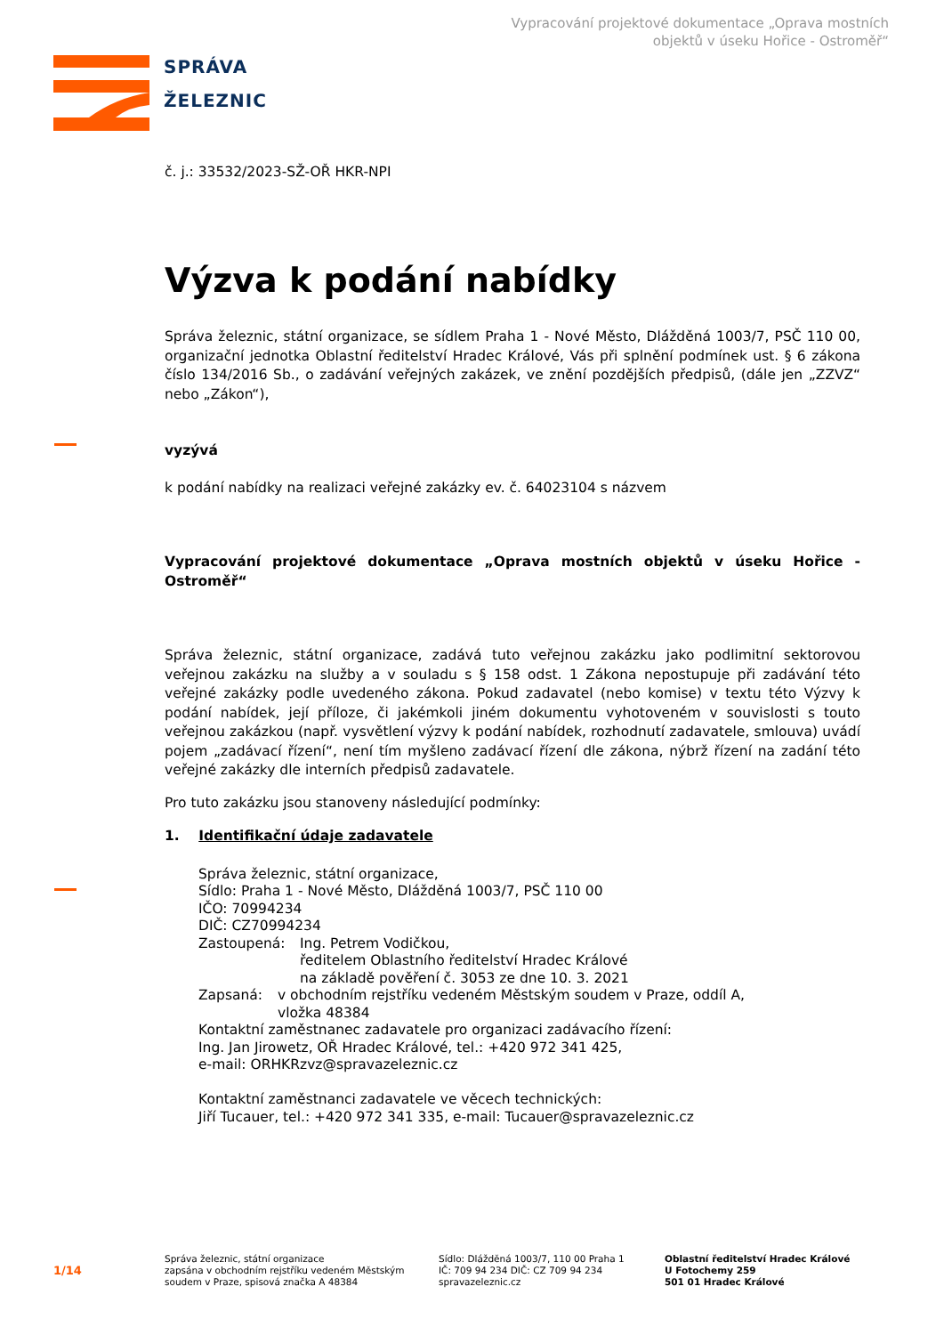Vypracování projektové dokumentace „Oprava mostních
objektů v úseku Hořice - Ostroměř“
SPRÁVA
ŽELEZNIC
č. j.: 33532/2023-SŽ-OŘ HKR-NPI
Výzva k podání nabídky
Správa železnic, státní organizace, se sídlem Praha 1 - Nové Město, Dlážděná 1003/7, PSČ 110 00, organizační jednotka Oblastní ředitelství Hradec Králové, Vás při splnění podmínek ust. § 6 zákona číslo 134/2016 Sb., o zadávání veřejných zakázek, ve znění pozdějších předpisů, (dále jen „ZZVZ“ nebo „Zákon“),
vyzývá
k podání nabídky na realizaci veřejné zakázky ev. č. 64023104 s názvem
Vypracování projektové dokumentace „Oprava mostních objektů v úseku Hořice - Ostroměř“
Správa železnic, státní organizace, zadává tuto veřejnou zakázku jako podlimitní sektorovou veřejnou zakázku na služby a v souladu s § 158 odst. 1 Zákona nepostupuje při zadávání této veřejné zakázky podle uvedeného zákona. Pokud zadavatel (nebo komise) v textu této Výzvy k podání nabídek, její příloze, či jakémkoli jiném dokumentu vyhotoveném v souvislosti s touto veřejnou zakázkou (např. vysvětlení výzvy k podání nabídek, rozhodnutí zadavatele, smlouva) uvádí pojem „zadávací řízení“, není tím myšleno zadávací řízení dle zákona, nýbrž řízení na zadání této veřejné zakázky dle interních předpisů zadavatele.
Pro tuto zakázku jsou stanoveny následující podmínky:
1. Identifikační údaje zadavatele
Správa železnic, státní organizace,
Sídlo: Praha 1 - Nové Město, Dlážděná 1003/7, PSČ 110 00
IČO: 70994234
DIČ: CZ70994234
Zastoupená: Ing. Petrem Vodičkou,
ředitelem Oblastního ředitelství Hradec Králové
na základě pověření č. 3053 ze dne 10. 3. 2021
Zapsaná: v obchodním rejstříku vedeném Městským soudem v Praze, oddíl A,
vložka 48384
Kontaktní zaměstnanec zadavatele pro organizaci zadávacího řízení:
Ing. Jan Jirowetz, OŘ Hradec Králové, tel.: +420 972 341 425,
e-mail: ORHKRzvz@spravazeleznic.cz
Kontaktní zaměstnanci zadavatele ve věcech technických:
Jiří Tucauer, tel.: +420 972 341 335, e-mail: Tucauer@spravazeleznic.cz
1/14
Správa železnic, státní organizace
zapsána v obchodním rejstříku vedeném Městským
soudem v Praze, spisová značka A 48384
Sídlo: Dlážděná 1003/7, 110 00 Praha 1
IČ: 709 94 234 DIČ: CZ 709 94 234
spravazeleznic.cz
Oblastní ředitelství Hradec Králové
U Fotochemy 259
501 01 Hradec Králové